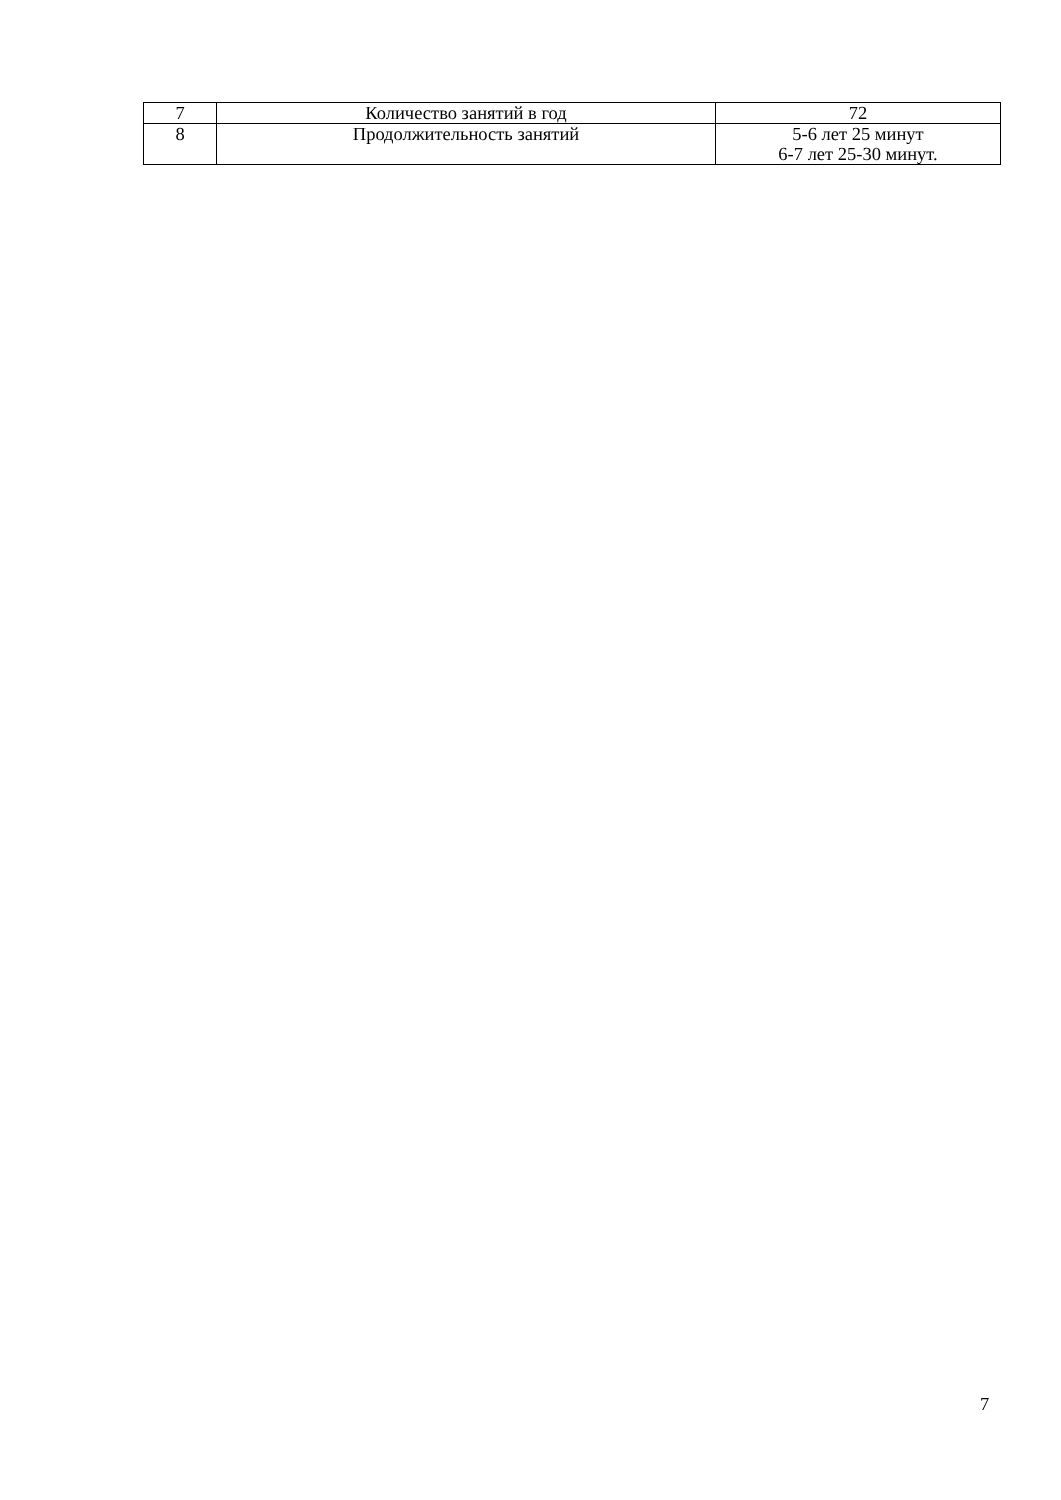| 7 | Количество занятий в год | 72 |
| 8 | Продолжительность занятий | 5-6 лет 25 минут 6-7 лет 25-30 минут. |
7